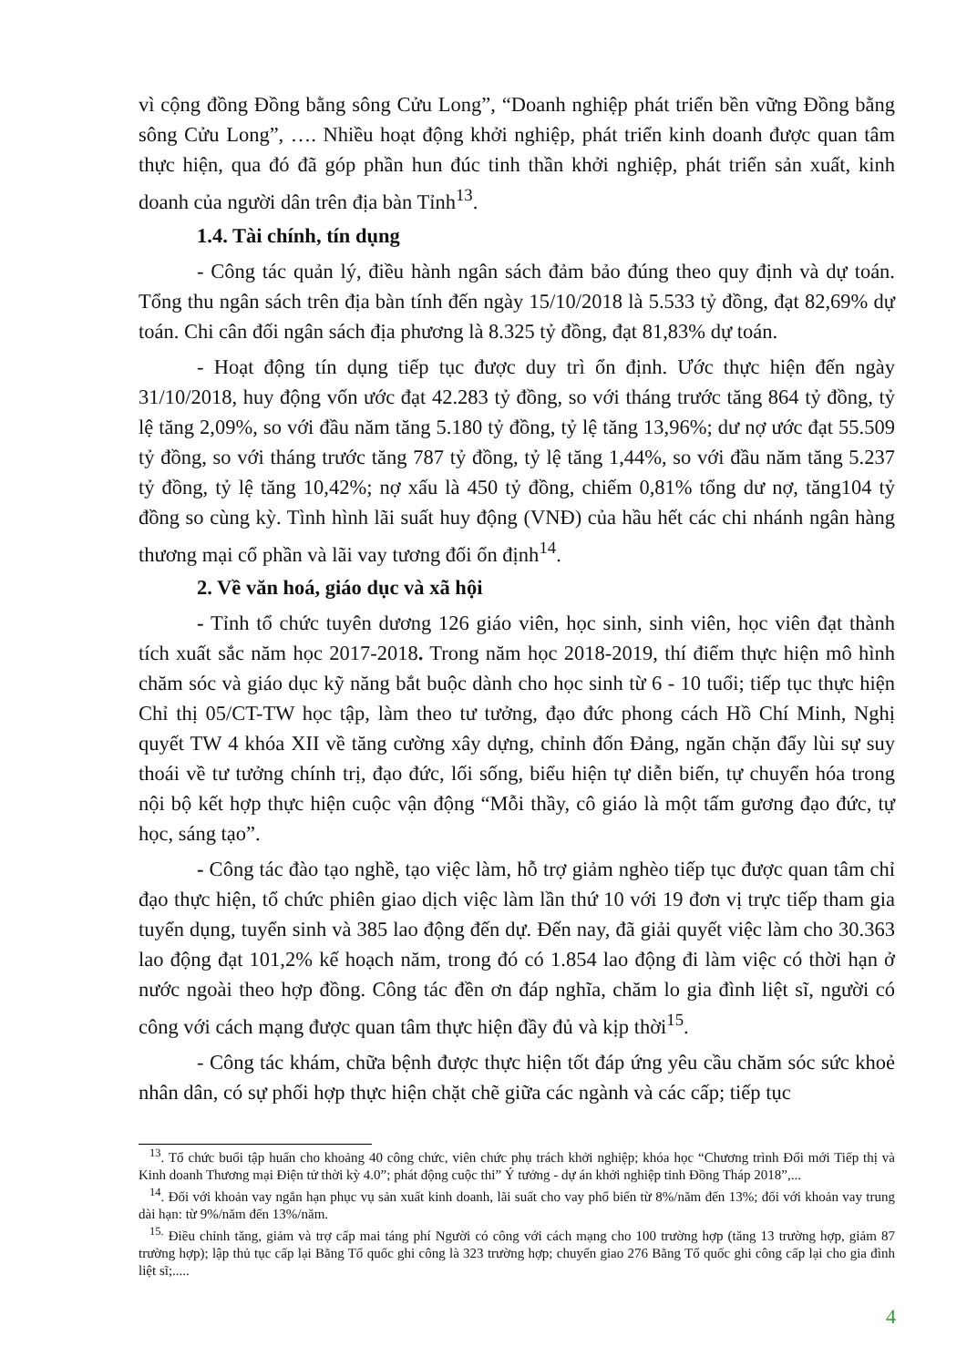vì cộng đồng Đồng bằng sông Cửu Long”, “Doanh nghiệp phát triển bền vững Đồng bằng sông Cửu Long”, …. Nhiều hoạt động khởi nghiệp, phát triển kinh doanh được quan tâm thực hiện, qua đó đã góp phần hun đúc tinh thần khởi nghiệp, phát triển sản xuất, kinh doanh của người dân trên địa bàn Tỉnh<sup>13</sup>.
1.4. Tài chính, tín dụng
- Công tác quản lý, điều hành ngân sách đảm bảo đúng theo quy định và dự toán. Tổng thu ngân sách trên địa bàn tính đến ngày 15/10/2018 là 5.533 tỷ đồng, đạt 82,69% dự toán. Chi cân đối ngân sách địa phương là 8.325 tỷ đồng, đạt 81,83% dự toán.
- Hoạt động tín dụng tiếp tục được duy trì ổn định. Ước thực hiện đến ngày 31/10/2018, huy động vốn ước đạt 42.283 tỷ đồng, so với tháng trước tăng 864 tỷ đồng, tỷ lệ tăng 2,09%, so với đầu năm tăng 5.180 tỷ đồng, tỷ lệ tăng 13,96%; dư nợ ước đạt 55.509 tỷ đồng, so với tháng trước tăng 787 tỷ đồng, tỷ lệ tăng 1,44%, so với đầu năm tăng 5.237 tỷ đồng, tỷ lệ tăng 10,42%; nợ xấu là 450 tỷ đồng, chiếm 0,81% tổng dư nợ, tăng104 tỷ đồng so cùng kỳ. Tình hình lãi suất huy động (VNĐ) của hầu hết các chi nhánh ngân hàng thương mại cổ phần và lãi vay tương đối ổn định<sup>14</sup>.
2. Về văn hoá, giáo dục và xã hội
- Tỉnh tổ chức tuyên dương 126 giáo viên, học sinh, sinh viên, học viên đạt thành tích xuất sắc năm học 2017-2018. Trong năm học 2018-2019, thí điểm thực hiện mô hình chăm sóc và giáo dục kỹ năng bắt buộc dành cho học sinh từ 6 - 10 tuổi; tiếp tục thực hiện Chỉ thị 05/CT-TW học tập, làm theo tư tưởng, đạo đức phong cách Hồ Chí Minh, Nghị quyết TW 4 khóa XII về tăng cường xây dựng, chỉnh đốn Đảng, ngăn chặn đẩy lùi sự suy thoái về tư tưởng chính trị, đạo đức, lối sống, biểu hiện tự diễn biến, tự chuyển hóa trong nội bộ kết hợp thực hiện cuộc vận động “Mỗi thầy, cô giáo là một tấm gương đạo đức, tự học, sáng tạo”.
- Công tác đào tạo nghề, tạo việc làm, hỗ trợ giảm nghèo tiếp tục được quan tâm chỉ đạo thực hiện, tổ chức phiên giao dịch việc làm lần thứ 10 với 19 đơn vị trực tiếp tham gia tuyển dụng, tuyển sinh và 385 lao động đến dự. Đến nay, đã giải quyết việc làm cho 30.363 lao động đạt 101,2% kế hoạch năm, trong đó có 1.854 lao động đi làm việc có thời hạn ở nước ngoài theo hợp đồng. Công tác đền ơn đáp nghĩa, chăm lo gia đình liệt sĩ, người có công với cách mạng được quan tâm thực hiện đầy đủ và kịp thời<sup>15</sup>.
- Công tác khám, chữa bệnh được thực hiện tốt đáp ứng yêu cầu chăm sóc sức khoẻ nhân dân, có sự phối hợp thực hiện chặt chẽ giữa các ngành và các cấp; tiếp tục
<sup>13</sup>. Tổ chức buổi tập huấn cho khoảng 40 công chức, viên chức phụ trách khởi nghiệp; khóa học “Chương trình Đổi mới Tiếp thị và Kinh doanh Thương mại Điện tử thời kỳ 4.0”; phát động cuộc thi” Ý tưởng - dự án khởi nghiệp tỉnh Đồng Tháp 2018”,...
<sup>14</sup>. Đối với khoản vay ngắn hạn phục vụ sản xuất kinh doanh, lãi suất cho vay phổ biến từ 8%/năm đến 13%; đối với khoản vay trung dài hạn: từ 9%/năm đến 13%/năm.
<sup>15.</sup> Điều chỉnh tăng, giảm và trợ cấp mai táng phí Người có công với cách mạng cho 100 trường hợp (tăng 13 trường hợp, giảm 87 trường hợp); lập thủ tục cấp lại Bằng Tổ quốc ghi công là 323 trường hợp; chuyển giao 276 Bằng Tổ quốc ghi công cấp lại cho gia đình liệt sĩ;.....
4